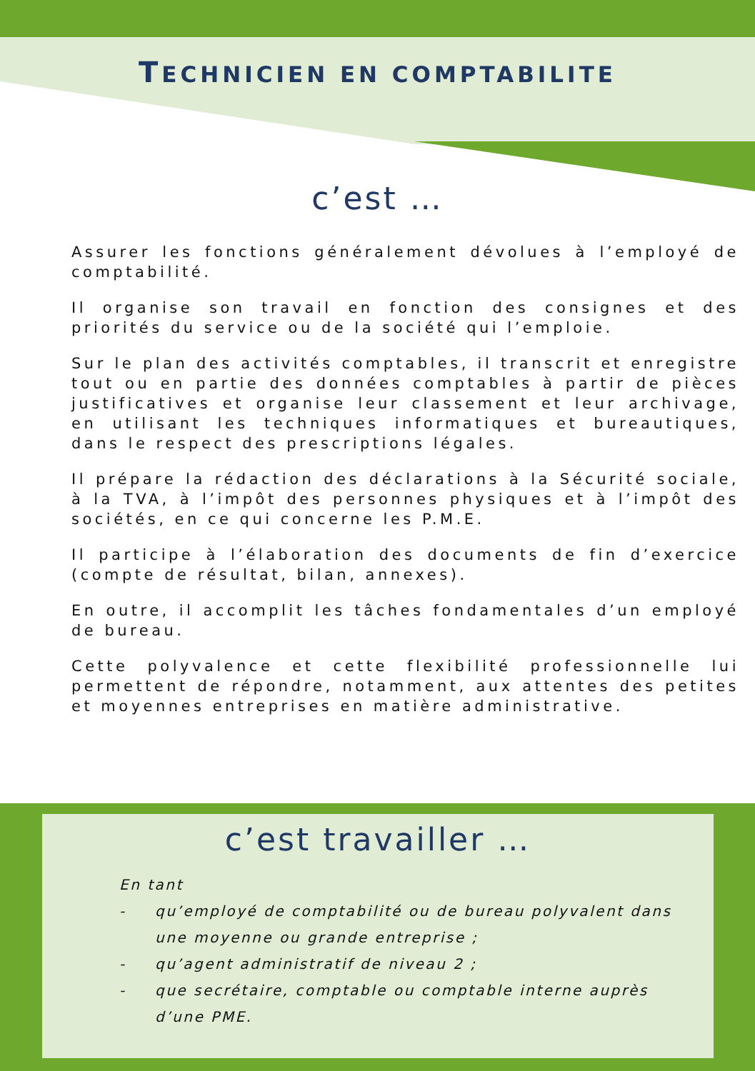TECHNICIEN EN COMPTABILITE
c’est …
Assurer les fonctions généralement dévolues à l’employé de comptabilité.
Il organise son travail en fonction des consignes et des priorités du service ou de la société qui l’emploie.
Sur le plan des activités comptables, il transcrit et enregistre tout ou en partie des données comptables à partir de pièces justificatives et organise leur classement et leur archivage, en utilisant les techniques informatiques et bureautiques, dans le respect des prescriptions légales.
Il prépare la rédaction des déclarations à la Sécurité sociale, à la TVA, à l’impôt des personnes physiques et à l’impôt des sociétés, en ce qui concerne les P.M.E.
Il participe à l’élaboration des documents de fin d’exercice (compte de résultat, bilan, annexes).
En outre, il accomplit les tâches fondamentales d’un employé de bureau.
Cette polyvalence et cette flexibilité professionnelle lui permettent de répondre, notamment, aux attentes des petites et moyennes entreprises en matière administrative.
c’est travailler …
En tant
- qu’employé de comptabilité ou de bureau polyvalent dans une moyenne ou grande entreprise ;
- qu’agent administratif de niveau 2 ;
- que secrétaire, comptable ou comptable interne auprès d’une PME.